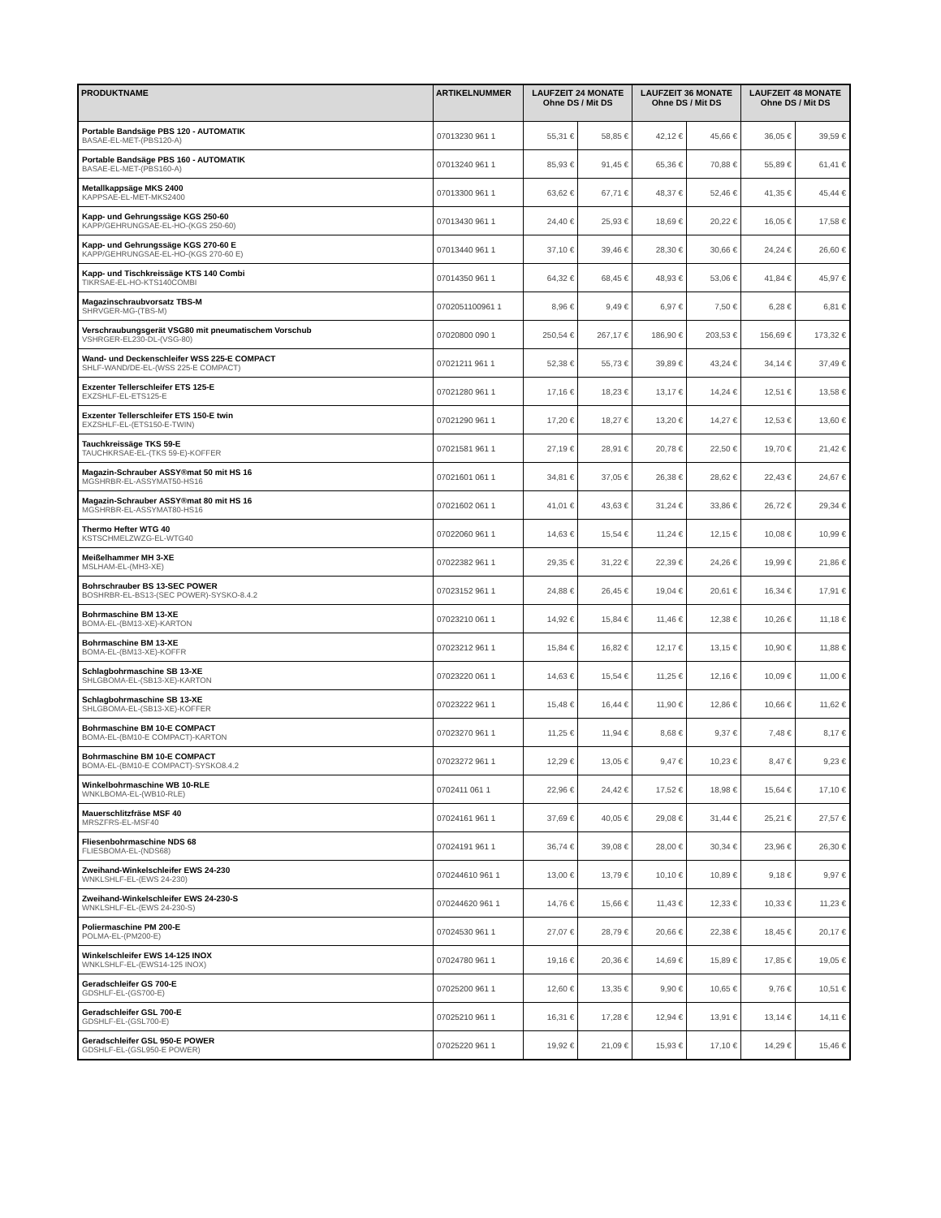| PRODUKTNAME | ARTIKELNUMMER | LAUFZEIT 24 MONATE Ohne DS / Mit DS | | LAUFZEIT 36 MONATE Ohne DS / Mit DS | | LAUFZEIT 48 MONATE Ohne DS / Mit DS | |
| --- | --- | --- | --- | --- | --- | --- | --- |
| Portable Bandsäge PBS 120 - AUTOMATIK BASAE-EL-MET-(PBS120-A) | 07013230 961 1 | 55,31 € | 58,85 € | 42,12 € | 45,66 € | 36,05 € | 39,59 € |
| Portable Bandsäge PBS 160 - AUTOMATIK BASAE-EL-MET-(PBS160-A) | 07013240 961 1 | 85,93 € | 91,45 € | 65,36 € | 70,88 € | 55,89 € | 61,41 € |
| Metallkappsäge MKS 2400 KAPPSAE-EL-MET-MKS2400 | 07013300 961 1 | 63,62 € | 67,71 € | 48,37 € | 52,46 € | 41,35 € | 45,44 € |
| Kapp- und Gehrungssäge KGS 250-60 KAPP/GEHRUNGSAE-EL-HO-(KGS 250-60) | 07013430 961 1 | 24,40 € | 25,93 € | 18,69 € | 20,22 € | 16,05 € | 17,58 € |
| Kapp- und Gehrungssäge KGS 270-60 E KAPP/GEHRUNGSAE-EL-HO-(KGS 270-60 E) | 07013440 961 1 | 37,10 € | 39,46 € | 28,30 € | 30,66 € | 24,24 € | 26,60 € |
| Kapp- und Tischkreissäge KTS 140 Combi TIKRSAE-EL-HO-KTS140COMBI | 07014350 961 1 | 64,32 € | 68,45 € | 48,93 € | 53,06 € | 41,84 € | 45,97 € |
| Magazinschraubvorsatz TBS-M SHRVGER-MG-(TBS-M) | 0702051100961 1 | 8,96 € | 9,49 € | 6,97 € | 7,50 € | 6,28 € | 6,81 € |
| Verschraubungsgerät VSG80 mit pneumatischem Vorschub VSHRGER-EL230-DL-(VSG-80) | 07020800 090 1 | 250,54 € | 267,17 € | 186,90 € | 203,53 € | 156,69 € | 173,32 € |
| Wand- und Deckenschleifer WSS 225-E COMPACT SHLF-WAND/DE-EL-(WSS 225-E COMPACT) | 07021211 961 1 | 52,38 € | 55,73 € | 39,89 € | 43,24 € | 34,14 € | 37,49 € |
| Exzenter Tellerschleifer ETS 125-E EXZSHLF-EL-ETS125-E | 07021280 961 1 | 17,16 € | 18,23 € | 13,17 € | 14,24 € | 12,51 € | 13,58 € |
| Exzenter Tellerschleifer ETS 150-E twin EXZSHLF-EL-(ETS150-E-TWIN) | 07021290 961 1 | 17,20 € | 18,27 € | 13,20 € | 14,27 € | 12,53 € | 13,60 € |
| Tauchkreissäge TKS 59-E TAUCHKRSAE-EL-(TKS 59-E)-KOFFER | 07021581 961 1 | 27,19 € | 28,91 € | 20,78 € | 22,50 € | 19,70 € | 21,42 € |
| Magazin-Schrauber ASSY®mat 50 mit HS 16 MGSHRBR-EL-ASSYMAT50-HS16 | 07021601 061 1 | 34,81 € | 37,05 € | 26,38 € | 28,62 € | 22,43 € | 24,67 € |
| Magazin-Schrauber ASSY®mat 80 mit HS 16 MGSHRBR-EL-ASSYMAT80-HS16 | 07021602 061 1 | 41,01 € | 43,63 € | 31,24 € | 33,86 € | 26,72 € | 29,34 € |
| Thermo Hefter WTG 40 KSTSCHMELZWZG-EL-WTG40 | 07022060 961 1 | 14,63 € | 15,54 € | 11,24 € | 12,15 € | 10,08 € | 10,99 € |
| Meißelhammer MH 3-XE MSLHAM-EL-(MH3-XE) | 07022382 961 1 | 29,35 € | 31,22 € | 22,39 € | 24,26 € | 19,99 € | 21,86 € |
| Bohrschrauber BS 13-SEC POWER BOSHRBR-EL-BS13-(SEC POWER)-SYSKO-8.4.2 | 07023152 961 1 | 24,88 € | 26,45 € | 19,04 € | 20,61 € | 16,34 € | 17,91 € |
| Bohrmaschine BM 13-XE BOMA-EL-(BM13-XE)-KARTON | 07023210 061 1 | 14,92 € | 15,84 € | 11,46 € | 12,38 € | 10,26 € | 11,18 € |
| Bohrmaschine BM 13-XE BOMA-EL-(BM13-XE)-KOFFR | 07023212 961 1 | 15,84 € | 16,82 € | 12,17 € | 13,15 € | 10,90 € | 11,88 € |
| Schlagbohrmaschine SB 13-XE SHLGBOMA-EL-(SB13-XE)-KARTON | 07023220 061 1 | 14,63 € | 15,54 € | 11,25 € | 12,16 € | 10,09 € | 11,00 € |
| Schlagbohrmaschine SB 13-XE SHLGBOMA-EL-(SB13-XE)-KOFFER | 07023222 961 1 | 15,48 € | 16,44 € | 11,90 € | 12,86 € | 10,66 € | 11,62 € |
| Bohrmaschine BM 10-E COMPACT BOMA-EL-(BM10-E COMPACT)-KARTON | 07023270 961 1 | 11,25 € | 11,94 € | 8,68 € | 9,37 € | 7,48 € | 8,17 € |
| Bohrmaschine BM 10-E COMPACT BOMA-EL-(BM10-E COMPACT)-SYSKO8.4.2 | 07023272 961 1 | 12,29 € | 13,05 € | 9,47 € | 10,23 € | 8,47 € | 9,23 € |
| Winkelbohrmaschine WB 10-RLE WNKLBOMA-EL-(WB10-RLE) | 0702411 061 1 | 22,96 € | 24,42 € | 17,52 € | 18,98 € | 15,64 € | 17,10 € |
| Mauerschlitzfräse MSF 40 MRSZFRS-EL-MSF40 | 07024161 961 1 | 37,69 € | 40,05 € | 29,08 € | 31,44 € | 25,21 € | 27,57 € |
| Fliesenbohrmaschine NDS 68 FLIESBOMA-EL-(NDS68) | 07024191 961 1 | 36,74 € | 39,08 € | 28,00 € | 30,34 € | 23,96 € | 26,30 € |
| Zweihand-Winkelschleifer EWS 24-230 WNKLSHLF-EL-(EWS 24-230) | 070244610 961 1 | 13,00 € | 13,79 € | 10,10 € | 10,89 € | 9,18 € | 9,97 € |
| Zweihand-Winkelschleifer EWS 24-230-S WNKLSHLF-EL-(EWS 24-230-S) | 070244620 961 1 | 14,76 € | 15,66 € | 11,43 € | 12,33 € | 10,33 € | 11,23 € |
| Poliermaschine PM 200-E POLMA-EL-(PM200-E) | 07024530 961 1 | 27,07 € | 28,79 € | 20,66 € | 22,38 € | 18,45 € | 20,17 € |
| Winkelschleifer EWS 14-125 INOX WNKLSHLF-EL-(EWS14-125 INOX) | 07024780 961 1 | 19,16 € | 20,36 € | 14,69 € | 15,89 € | 17,85 € | 19,05 € |
| Geradschleifer GS 700-E GDSHLF-EL-(GS700-E) | 07025200 961 1 | 12,60 € | 13,35 € | 9,90 € | 10,65 € | 9,76 € | 10,51 € |
| Geradschleifer GSL 700-E GDSHLF-EL-(GSL700-E) | 07025210 961 1 | 16,31 € | 17,28 € | 12,94 € | 13,91 € | 13,14 € | 14,11 € |
| Geradschleifer GSL 950-E POWER GDSHLF-EL-(GSL950-E POWER) | 07025220 961 1 | 19,92 € | 21,09 € | 15,93 € | 17,10 € | 14,29 € | 15,46 € |